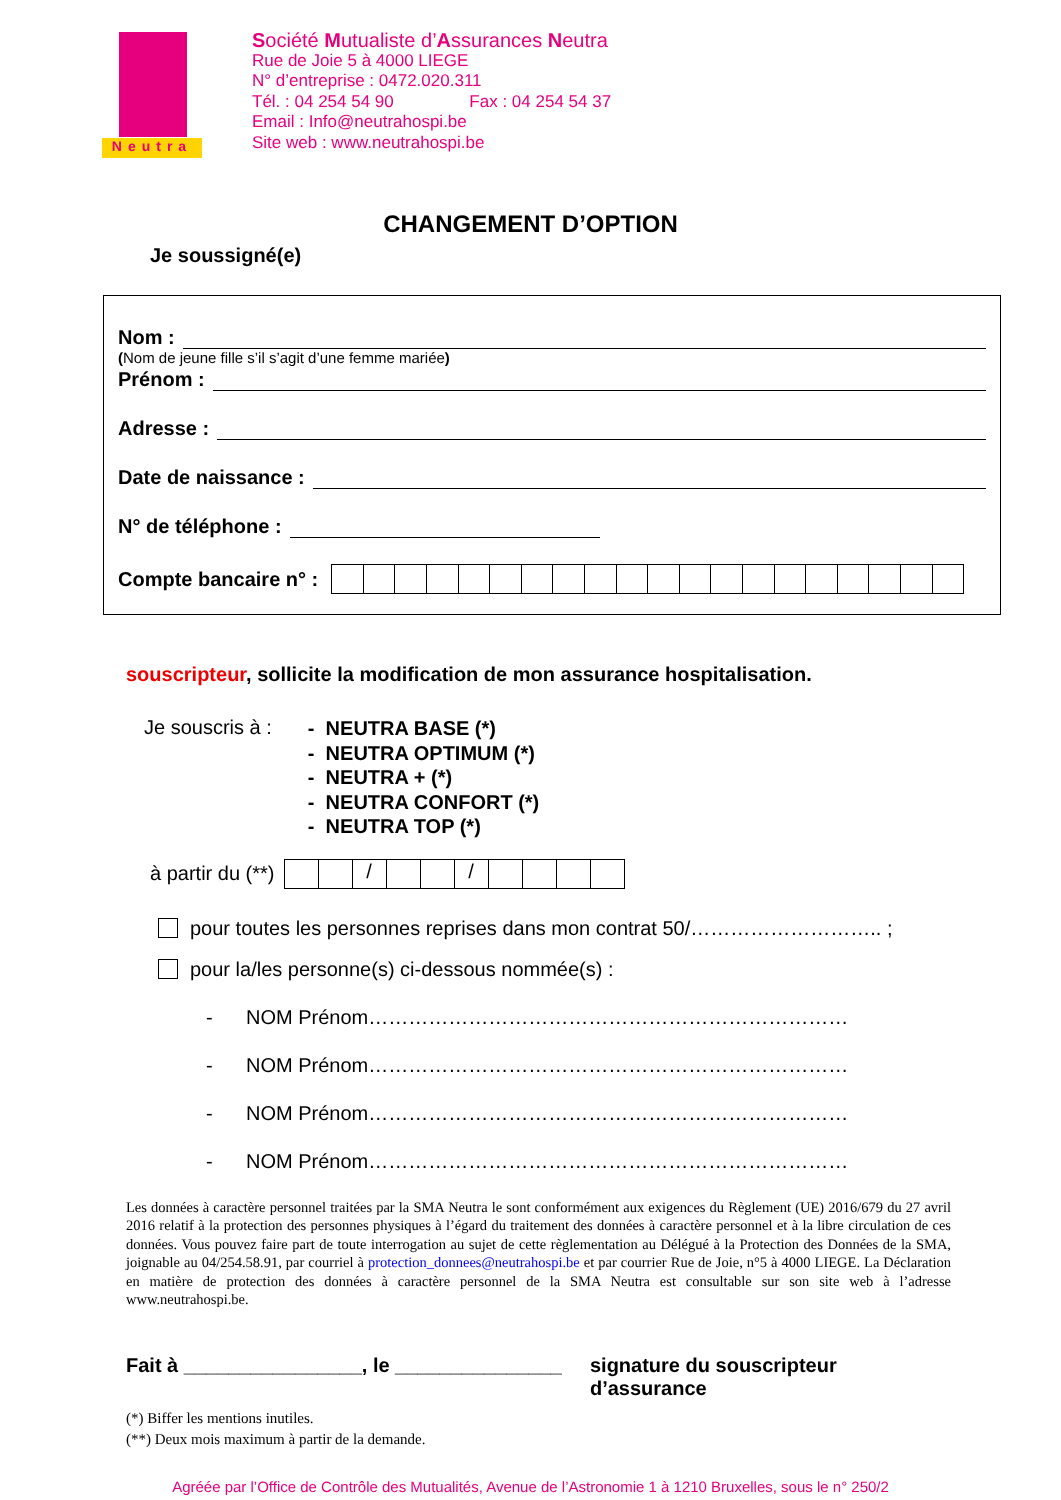Neutra
Société Mutualiste d’Assurances Neutra
Rue de Joie 5 à 4000 LIEGE
N° d’entreprise : 0472.020.311
Tél. : 04 254 54 90 Fax : 04 254 54 37
Email : Info@neutrahospi.be
Site web : www.neutrahospi.be
CHANGEMENT D’OPTION
Je soussigné(e)
Nom :
(Nom de jeune fille s’il s’agit d’une femme mariée)
Prénom :
Adresse :
Date de naissance :
N° de téléphone :
Compte bancaire n° :
souscripteur, sollicite la modification de mon assurance hospitalisation.
Je souscris à :
- NEUTRA BASE (*)
- NEUTRA OPTIMUM (*)
- NEUTRA + (*)
- NEUTRA CONFORT (*)
- NEUTRA TOP (*)
à partir du (**)
/ /
pour toutes les personnes reprises dans mon contrat 50/……………………….. ;
pour la/les personne(s) ci-dessous nommée(s) :
- NOM Prénom………………………………………………………………
- NOM Prénom………………………………………………………………
- NOM Prénom………………………………………………………………
- NOM Prénom………………………………………………………………
Les données à caractère personnel traitées par la SMA Neutra le sont conformément aux exigences du Règlement (UE) 2016/679 du 27 avril 2016 relatif à la protection des personnes physiques à l’égard du traitement des données à caractère personnel et à la libre circulation de ces données. Vous pouvez faire part de toute interrogation au sujet de cette règlementation au Délégué à la Protection des Données de la SMA, joignable au 04/254.58.91, par courriel à protection_donnees@neutrahospi.be et par courrier Rue de Joie, n°5 à 4000 LIEGE. La Déclaration en matière de protection des données à caractère personnel de la SMA Neutra est consultable sur son site web à l’adresse www.neutrahospi.be.
Fait à ________________, le _______________
signature du souscripteur
d’assurance
(*) Biffer les mentions inutiles.
(**) Deux mois maximum à partir de la demande.
Agréée par l’Office de Contrôle des Mutualités, Avenue de l’Astronomie 1 à 1210 Bruxelles, sous le n° 250/2